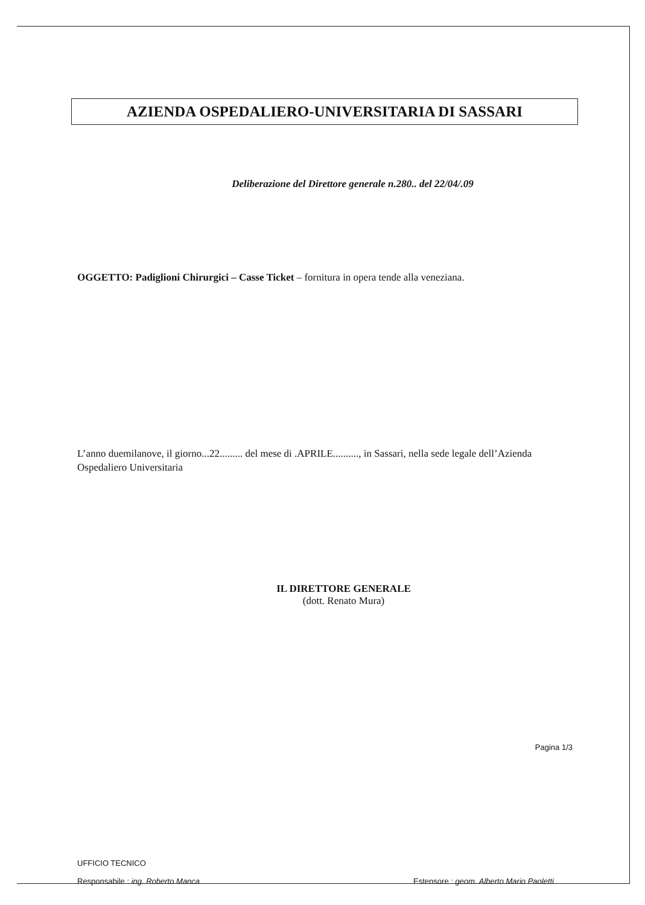AZIENDA OSPEDALIERO-UNIVERSITARIA DI SASSARI
Deliberazione del Direttore generale n.280.. del 22/04/.09
OGGETTO: Padiglioni Chirurgici – Casse Ticket – fornitura in opera tende alla veneziana.
L’anno duemilanove, il giorno...22......... del mese di .APRILE.........., in Sassari, nella sede legale dell’Azienda Ospedaliero Universitaria
IL DIRETTORE GENERALE
(dott. Renato Mura)
Pagina 1/3
UFFICIO TECNICO
Responsabile : ing. Roberto Manca Estensore : geom. Alberto Mario Paoletti